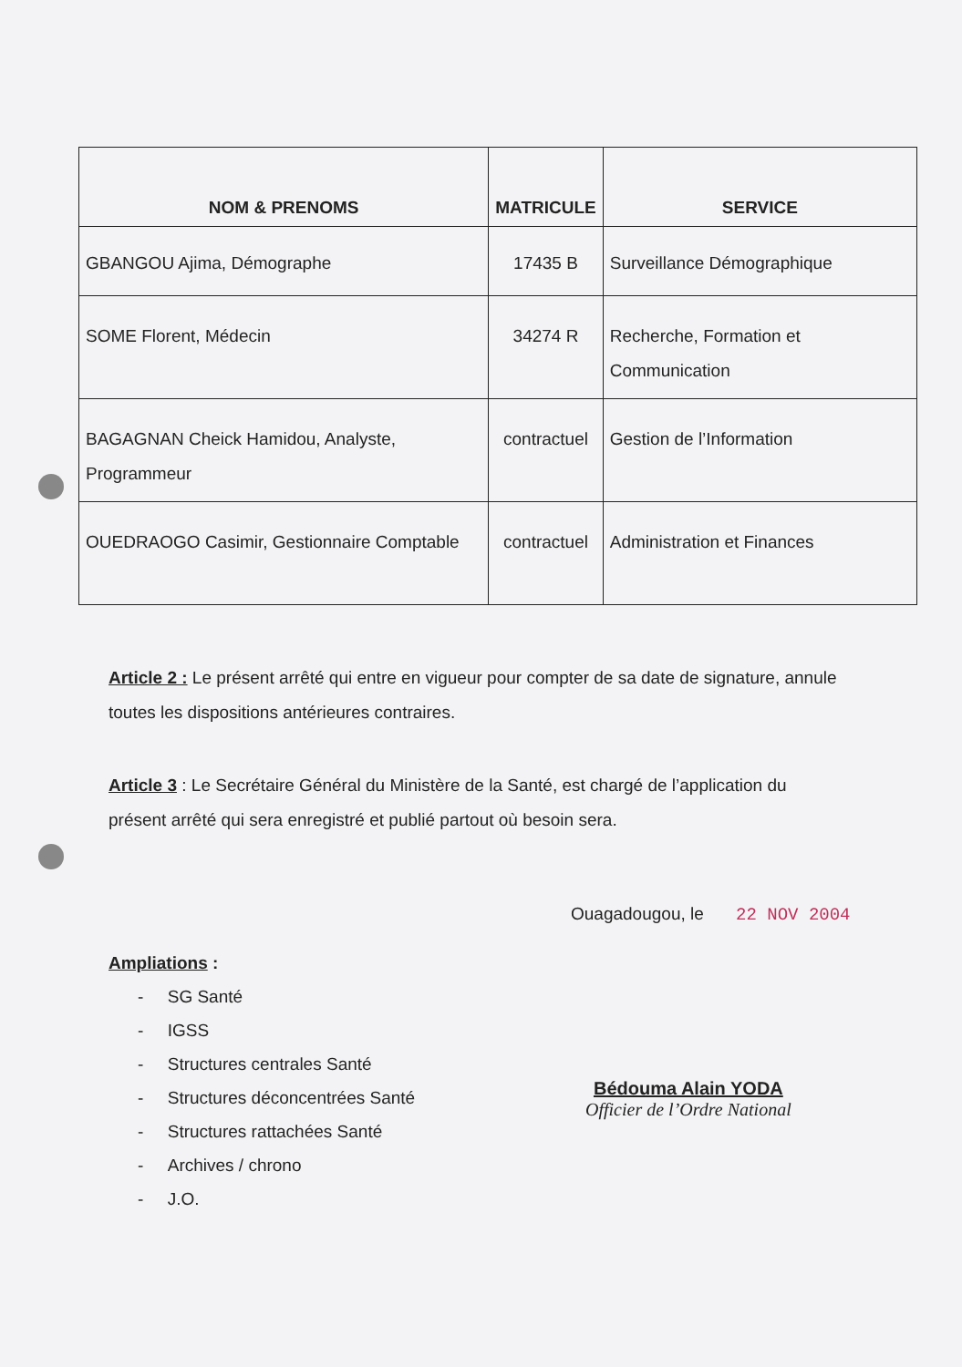| NOM & PRENOMS | MATRICULE | SERVICE |
| --- | --- | --- |
| GBANGOU Ajima, Démographe | 17435 B | Surveillance Démographique |
| SOME Florent, Médecin | 34274 R | Recherche, Formation et Communication |
| BAGAGNAN Cheick Hamidou, Analyste, Programmeur | contractuel | Gestion de l’Information |
| OUEDRAOGO Casimir, Gestionnaire Comptable | contractuel | Administration et Finances |
Article 2 : Le présent arrêté qui entre en vigueur pour compter de sa date de signature, annule toutes les dispositions antérieures contraires.
Article 3 : Le Secrétaire Général du Ministère de la Santé, est chargé de l’application du présent arrêté qui sera enregistré et publié partout où besoin sera.
Ouagadougou, le 22 NOV 2004
Ampliations :
- SG Santé
- IGSS
- Structures centrales Santé
- Structures déconcentrées Santé
- Structures rattachées Santé
- Archives / chrono
- J.O.
Bédouma Alain YODA
Officier de l’Ordre National